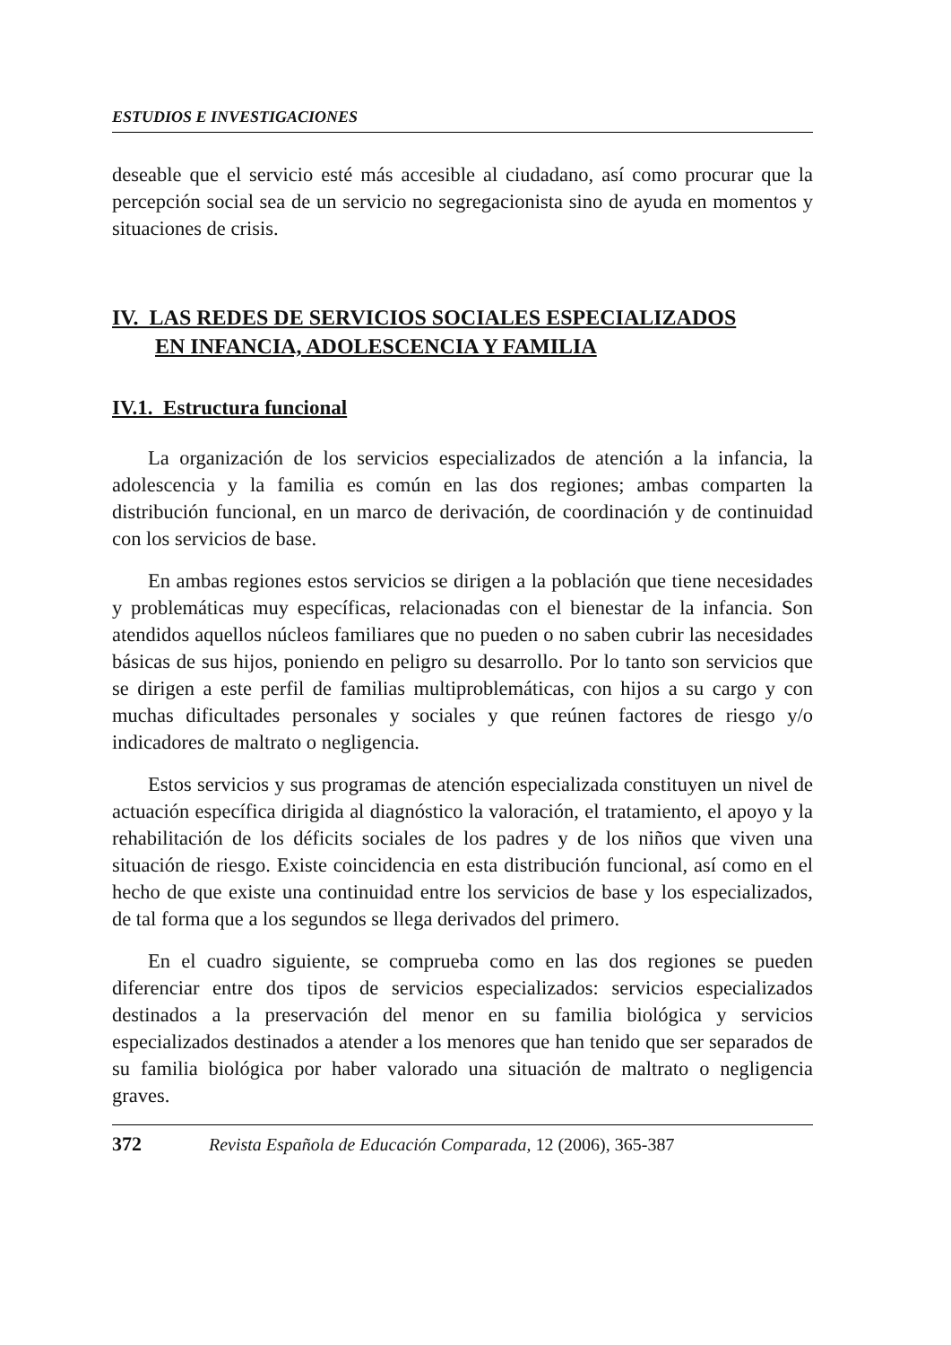ESTUDIOS E INVESTIGACIONES
deseable que el servicio esté más accesible al ciudadano, así como procurar que la percepción social sea de un servicio no segregacionista sino de ayuda en momentos y situaciones de crisis.
IV. LAS REDES DE SERVICIOS SOCIALES ESPECIALIZADOS
EN INFANCIA, ADOLESCENCIA Y FAMILIA
IV.1. Estructura funcional
La organización de los servicios especializados de atención a la infancia, la adolescencia y la familia es común en las dos regiones; ambas comparten la distribución funcional, en un marco de derivación, de coordinación y de continuidad con los servicios de base.
En ambas regiones estos servicios se dirigen a la población que tiene necesidades y problemáticas muy específicas, relacionadas con el bienestar de la infancia. Son atendidos aquellos núcleos familiares que no pueden o no saben cubrir las necesidades básicas de sus hijos, poniendo en peligro su desarrollo. Por lo tanto son servicios que se dirigen a este perfil de familias multiproblemáticas, con hijos a su cargo y con muchas dificultades personales y sociales y que reúnen factores de riesgo y/o indicadores de maltrato o negligencia.
Estos servicios y sus programas de atención especializada constituyen un nivel de actuación específica dirigida al diagnóstico la valoración, el tratamiento, el apoyo y la rehabilitación de los déficits sociales de los padres y de los niños que viven una situación de riesgo. Existe coincidencia en esta distribución funcional, así como en el hecho de que existe una continuidad entre los servicios de base y los especializados, de tal forma que a los segundos se llega derivados del primero.
En el cuadro siguiente, se comprueba como en las dos regiones se pueden diferenciar entre dos tipos de servicios especializados: servicios especializados destinados a la preservación del menor en su familia biológica y servicios especializados destinados a atender a los menores que han tenido que ser separados de su familia biológica por haber valorado una situación de maltrato o negligencia graves.
372 Revista Española de Educación Comparada, 12 (2006), 365-387